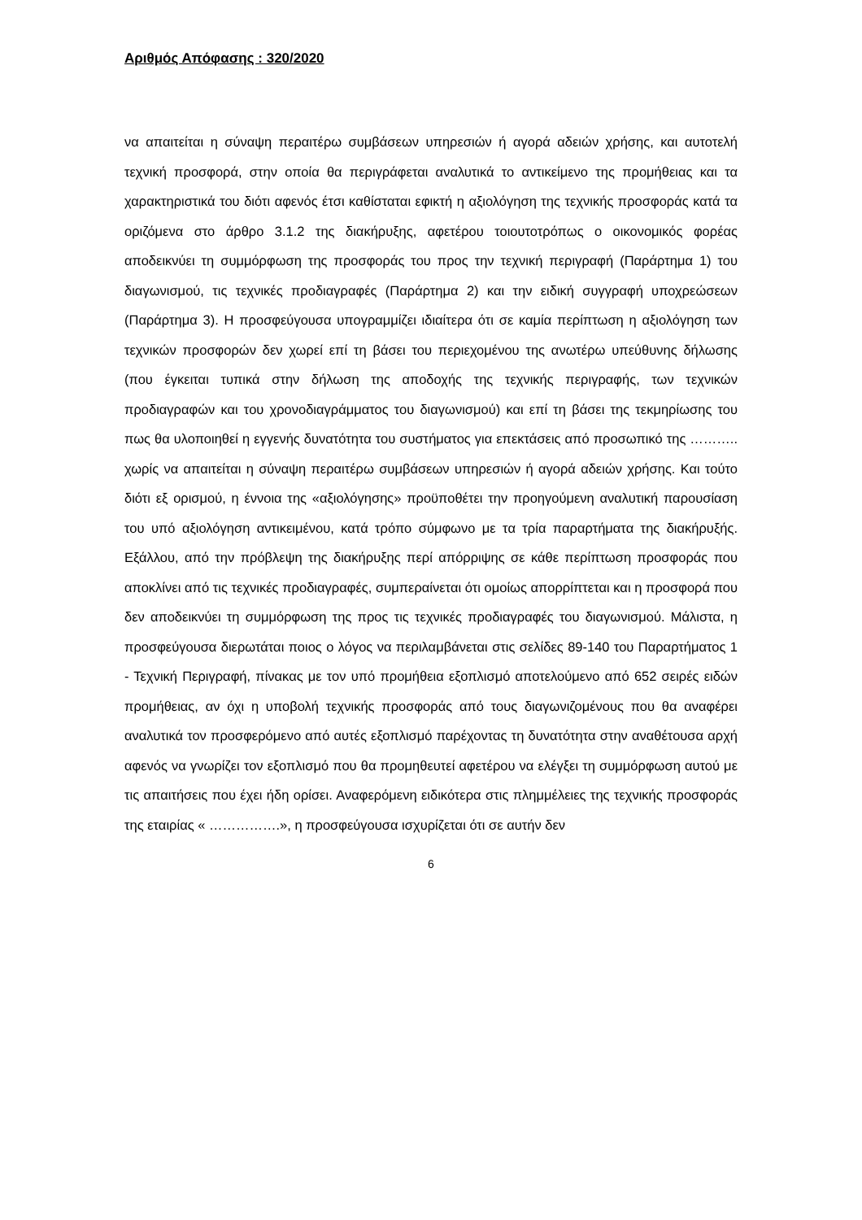Αριθμός Απόφασης : 320/2020
να απαιτείται η σύναψη περαιτέρω συμβάσεων υπηρεσιών ή αγορά αδειών χρήσης, και αυτοτελή τεχνική προσφορά, στην οποία θα περιγράφεται αναλυτικά το αντικείμενο της προμήθειας και τα χαρακτηριστικά του διότι αφενός έτσι καθίσταται εφικτή η αξιολόγηση της τεχνικής προσφοράς κατά τα οριζόμενα στο άρθρο 3.1.2 της διακήρυξης, αφετέρου τοιουτοτρόπως ο οικονομικός φορέας αποδεικνύει τη συμμόρφωση της προσφοράς του προς την τεχνική περιγραφή (Παράρτημα 1) του διαγωνισμού, τις τεχνικές προδιαγραφές (Παράρτημα 2) και την ειδική συγγραφή υποχρεώσεων (Παράρτημα 3). Η προσφεύγουσα υπογραμμίζει ιδιαίτερα ότι σε καμία περίπτωση η αξιολόγηση των τεχνικών προσφορών δεν χωρεί επί τη βάσει του περιεχομένου της ανωτέρω υπεύθυνης δήλωσης (που έγκειται τυπικά στην δήλωση της αποδοχής της τεχνικής περιγραφής, των τεχνικών προδιαγραφών και του χρονοδιαγράμματος του διαγωνισμού) και επί τη βάσει της τεκμηρίωσης του πως θα υλοποιηθεί η εγγενής δυνατότητα του συστήματος για επεκτάσεις από προσωπικό της ……….. χωρίς να απαιτείται η σύναψη περαιτέρω συμβάσεων υπηρεσιών ή αγορά αδειών χρήσης. Και τούτο διότι εξ ορισμού, η έννοια της «αξιολόγησης» προϋποθέτει την προηγούμενη αναλυτική παρουσίαση του υπό αξιολόγηση αντικειμένου, κατά τρόπο σύμφωνο με τα τρία παραρτήματα της διακήρυξής. Εξάλλου, από την πρόβλεψη της διακήρυξης περί απόρριψης σε κάθε περίπτωση προσφοράς που αποκλίνει από τις τεχνικές προδιαγραφές, συμπεραίνεται ότι ομοίως απορρίπτεται και η προσφορά που δεν αποδεικνύει τη συμμόρφωση της προς τις τεχνικές προδιαγραφές του διαγωνισμού. Μάλιστα, η προσφεύγουσα διερωτάται ποιος ο λόγος να περιλαμβάνεται στις σελίδες 89-140 του Παραρτήματος 1 - Τεχνική Περιγραφή, πίνακας με τον υπό προμήθεια εξοπλισμό αποτελούμενο από 652 σειρές ειδών προμήθειας, αν όχι η υποβολή τεχνικής προσφοράς από τους διαγωνιζομένους που θα αναφέρει αναλυτικά τον προσφερόμενο από αυτές εξοπλισμό παρέχοντας τη δυνατότητα στην αναθέτουσα αρχή αφενός να γνωρίζει τον εξοπλισμό που θα προμηθευτεί αφετέρου να ελέγξει τη συμμόρφωση αυτού με τις απαιτήσεις που έχει ήδη ορίσει. Αναφερόμενη ειδικότερα στις πλημμέλειες της τεχνικής προσφοράς της εταιρίας « …………….», η προσφεύγουσα ισχυρίζεται ότι σε αυτήν δεν
6